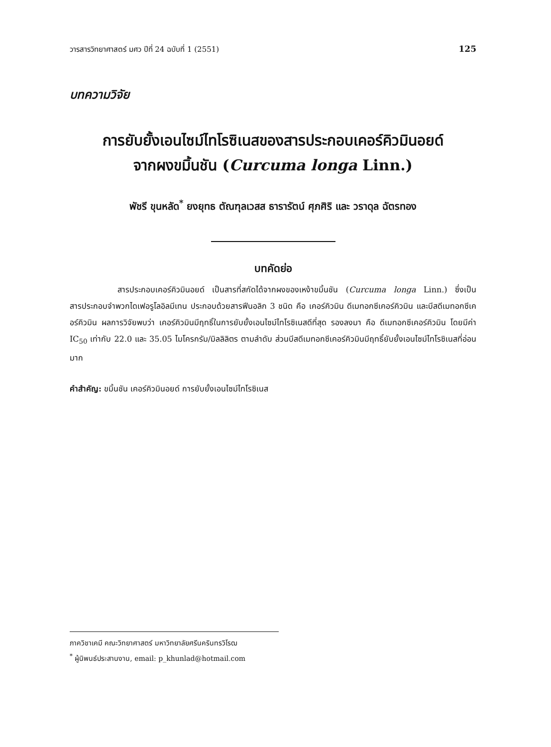วารสารวิทยาศาสตร์ มศว ปีที่ 24 ฉบับที่ 1 (2551) 125
บทความวิจัย
การยับยั้งเอนไซม์ไทโรซิเนสของสารประกอบเคอร์คิวมินอยด์
จากผงขมิ้นชัน (Curcuma longa Linn.)
พัชรี ขุนหลัด<sup>*</sup> ยงยุทธ ตัณฑุลเวสส ธารารัตน์ ศุภศิริ และ วราดุล ฉัตรทอง
บทคัดย่อ
      สารประกอบเคอร์คิวมินอยด์ เป็นสารที่สกัดได้จากผงของเหง้าขมิ้นชัน (Curcuma longa Linn.) ซึ่งเป็นสารประกอบจำพวกไดเฟอรูโลอิลมีเทน ประกอบด้วยสารฟีนอลิก 3 ชนิด คือ เคอร์คิวมิน ดีเมทอกซีเคอร์คิวมิน และบีสดีเมทอกซีเคอร์คิวมิน ผลการวิจัยพบว่า เคอร์คิวมินมีฤทธิ์ในการยับยั้งเอนไซม์ไทโรซิเนสดีที่สุด รองลงมา คือ ดีเมทอกซีเคอร์คิวมิน โดยมีค่า IC<sub>50</sub> เท่ากับ 22.0 และ 35.05 ไมโครกรัม/มิลลิลิตร ตามลำดับ ส่วนบีสดีเมทอกซีเคอร์คิวมินมีฤทธิ์ยับยั้งเอนไซม์ไทโรซิเนสที่อ่อนมาก
คำสำคัญ: ขมิ้นชัน เคอร์คิวมินอยด์ การยับยั้งเอนไซม์ไทโรซิเนส
ภาควิชาเคมี คณะวิทยาศาสตร์ มหาวิทยาลัยศรีนครินทรวิโรฒ
<sup>*</sup> ผู้นิพนธ์ประสานงาน, email: p_khunlad@hotmail.com